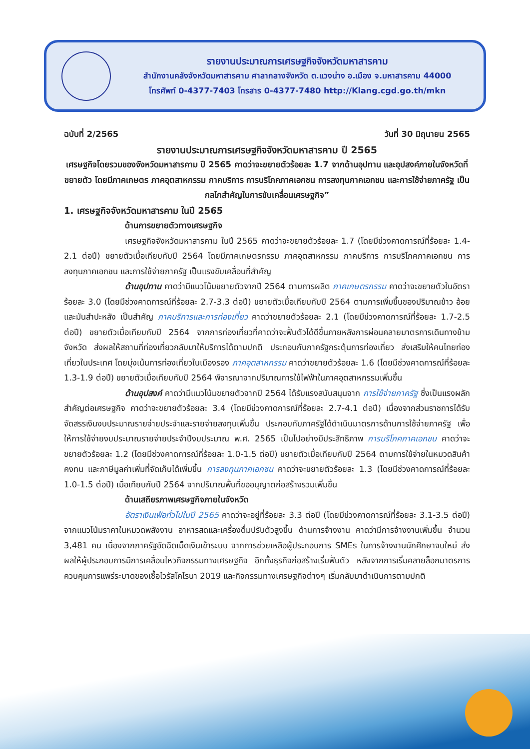รายงานประมาณการเศรษฐกิจจังหวัดมหาสารคาม
สำนักงานคลังจังหวัดมหาสารคาม ศาลากลางจังหวัด ต.แวงน่าง อ.เมือง จ.มหาสารคาม 44000
โทรศัพท์ 0-4377-7403 โทรสาร 0-4377-7480 http://Klang.cgd.go.th/mkn
ฉบับที่ 2/2565 วันที่ 30 มิถุนายน 2565
รายงานประมาณการเศรษฐกิจจังหวัดมหาสารคาม ปี 2565
เศรษฐกิจโดยรวมของจังหวัดมหาสารคาม ปี 2565 คาดว่าจะขยายตัวร้อยละ 1.7 จากด้านอุปทาน และอุปสงค์ภายในจังหวัดที่ขยายตัว โดยมีภาคเกษตร ภาคอุตสาหกรรม ภาคบริการ การบริโภคภาคเอกชน การลงทุนภาคเอกชน และการใช้จ่ายภาครัฐ เป็นกลไกสำคัญในการขับเคลื่อนเศรษฐกิจ”
1. เศรษฐกิจจังหวัดมหาสารคาม ในปี 2565
ด้านการขยายตัวทางเศรษฐกิจ
เศรษฐกิจจังหวัดมหาสารคาม ในปี 2565 คาดว่าจะขยายตัวร้อยละ 1.7 (โดยมีช่วงคาดการณ์ที่ร้อยละ 1.4-2.1 ต่อปี) ขยายตัวเมื่อเทียบกับปี 2564 โดยมีภาคเกษตรกรรม ภาคอุตสาหกรรม ภาคบริการ การบริโภคภาคเอกชน การลงทุนภาคเอกชน และการใช้จ่ายภาครัฐ เป็นแรงขับเคลื่อนที่สำคัญ
ด้านอุปทาน คาดว่ามีแนวโน้มขยายตัวจากปี 2564 ตามการผลิต ภาคเกษตรกรรม คาดว่าจะขยายตัวในอัตราร้อยละ 3.0 (โดยมีช่วงคาดการณ์ที่ร้อยละ 2.7-3.3 ต่อปี) ขยายตัวเมื่อเทียบกับปี 2564 ตามการเพิ่มขึ้นของปริมาณข้าว อ้อย และมันสำปะหลัง เป็นสำคัญ ภาคบริการและการท่องเที่ยว คาดว่าขยายตัวร้อยละ 2.1 (โดยมีช่วงคาดการณ์ที่ร้อยละ 1.7-2.5 ต่อปี) ขยายตัวเมื่อเทียบกับปี 2564 จากการท่องเที่ยวที่คาดว่าจะฟื้นตัวได้ดีขึ้นภายหลังการผ่อนคลายมาตรการเดินทางข้ามจังหวัด ส่งผลให้สถานที่ท่องเที่ยวกลับมาให้บริการได้ตามปกติ ประกอบกับภาครัฐกระตุ้นการท่องเที่ยว ส่งเสริมให้คนไทยท่องเที่ยวในประเทศ โดยมุ่งเน้นการท่องเที่ยวในเมืองรอง ภาคอุตสาหกรรม คาดว่าขยายตัวร้อยละ 1.6 (โดยมีช่วงคาดการณ์ที่ร้อยละ 1.3-1.9 ต่อปี) ขยายตัวเมื่อเทียบกับปี 2564 พิจารณาจากปริมาณการใช้ไฟฟ้าในภาคอุตสาหกรรมเพิ่มขึ้น
ด้านอุปสงค์ คาดว่ามีแนวโน้มขยายตัวจากปี 2564 ได้รับแรงสนับสนุนจาก การใช้จ่ายภาครัฐ ซึ่งเป็นแรงผลักสำคัญต่อเศรษฐกิจ คาดว่าจะขยายตัวร้อยละ 3.4 (โดยมีช่วงคาดการณ์ที่ร้อยละ 2.7-4.1 ต่อปี) เนื่องจากส่วนราชการได้รับจัดสรรเงินงบประมาณรายจ่ายประจำและรายจ่ายลงทุนเพิ่มขึ้น ประกอบกับภาครัฐได้ดำเนินมาตรการด้านการใช้จ่ายภาครัฐ เพื่อให้การใช้จ่ายงบประมาณรายจ่ายประจำปีงบประมาณ พ.ศ. 2565 เป็นไปอย่างมีประสิทธิภาพ การบริโภคภาคเอกชน คาดว่าจะขยายตัวร้อยละ 1.2 (โดยมีช่วงคาดการณ์ที่ร้อยละ 1.0-1.5 ต่อปี) ขยายตัวเมื่อเทียบกับปี 2564 ตามการใช้จ่ายในหมวดสินค้าคงทน และภาษีมูลค่าเพิ่มที่จัดเก็บได้เพิ่มขึ้น การลงทุนภาคเอกชน คาดว่าจะขยายตัวร้อยละ 1.3 (โดยมีช่วงคาดการณ์ที่ร้อยละ 1.0-1.5 ต่อปี) เมื่อเทียบกับปี 2564 จากปริมาณพื้นที่ขออนุญาตก่อสร้างรวมเพิ่มขึ้น
ด้านเสถียรภาพเศรษฐกิจภายในจังหวัด
อัตราเงินเฟ้อทั่วไปในปี 2565 คาดว่าจะอยู่ที่ร้อยละ 3.3 ต่อปี (โดยมีช่วงคาดการณ์ที่ร้อยละ 3.1-3.5 ต่อปี) จากแนวโน้มราคาในหมวดพลังงาน อาหารสดและเครื่องดื่มปรับตัวสูงขึ้น ด้านการจ้างงาน คาดว่ามีการจ้างงานเพิ่มขึ้น จำนวน 3,481 คน เนื่องจากภาครัฐอัดฉีดเม็ดเงินเข้าระบบ จากการช่วยเหลือผู้ประกอบการ SMEs ในการจ้างงานนักศึกษาจบใหม่ ส่งผลให้ผู้ประกอบการมีการเคลื่อนไหวกิจกรรมทางเศรษฐกิจ อีกทั้งธุรกิจก่อสร้างเริ่มฟื้นตัว หลังจากการเริ่มคลายล็อกมาตรการควบคุมการแพร่ระบาดของเชื้อไวรัสโคโรนา 2019 และกิจกรรมทางเศรษฐกิจต่างๆ เริ่มกลับมาดำเนินการตามปกติ